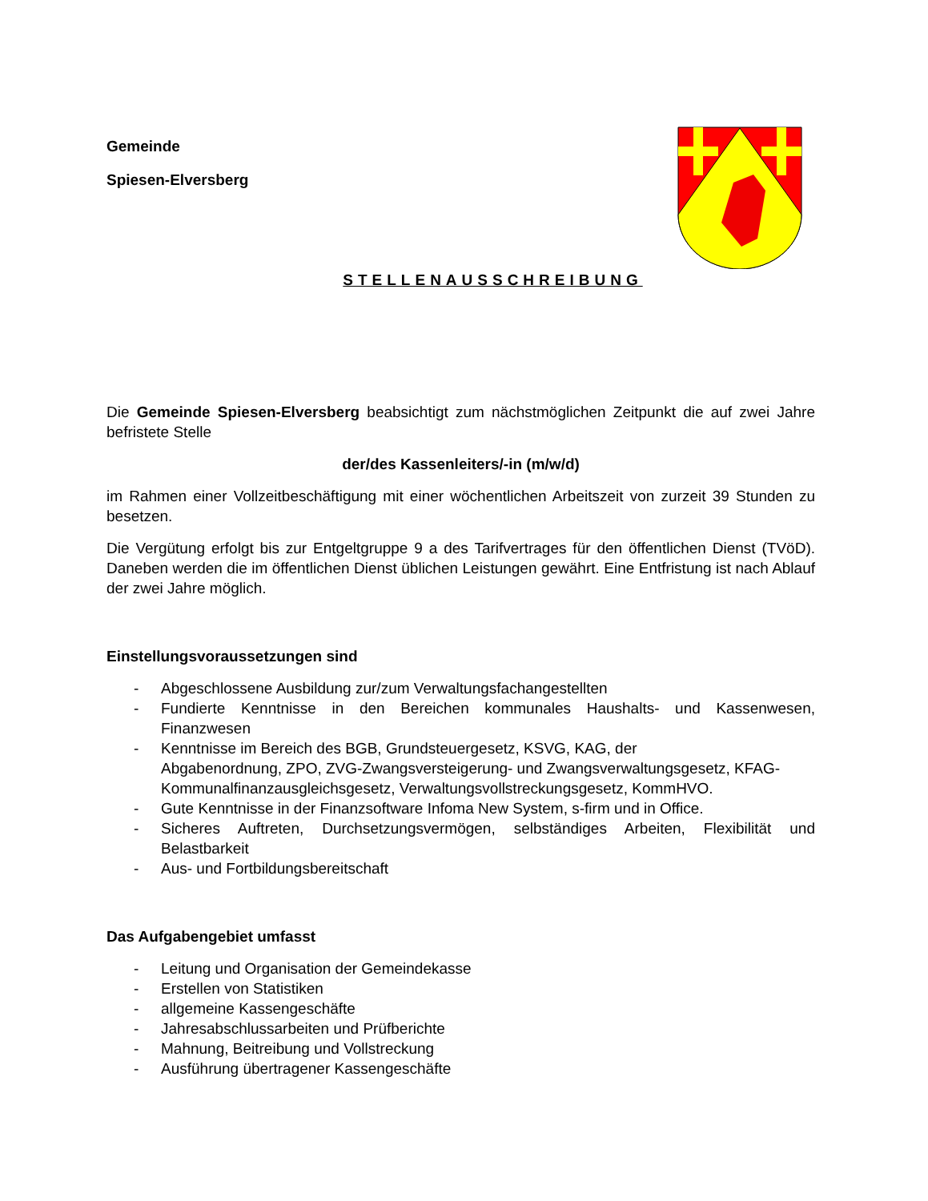Gemeinde
Spiesen-Elversberg
STELLENAUSSCHREIBUNG
Die Gemeinde Spiesen-Elversberg beabsichtigt zum nächstmöglichen Zeitpunkt die auf zwei Jahre befristete Stelle
der/des Kassenleiters/-in (m/w/d)
im Rahmen einer Vollzeitbeschäftigung mit einer wöchentlichen Arbeitszeit von zurzeit 39 Stunden zu besetzen.
Die Vergütung erfolgt bis zur Entgeltgruppe 9 a des Tarifvertrages für den öffentlichen Dienst (TVöD). Daneben werden die im öffentlichen Dienst üblichen Leistungen gewährt. Eine Entfristung ist nach Ablauf der zwei Jahre möglich.
Einstellungsvoraussetzungen sind
- Abgeschlossene Ausbildung zur/zum Verwaltungsfachangestellten
- Fundierte Kenntnisse in den Bereichen kommunales Haushalts- und Kassenwesen, Finanzwesen
- Kenntnisse im Bereich des BGB, Grundsteuergesetz, KSVG, KAG, der
Abgabenordnung, ZPO, ZVG-Zwangsversteigerung- und Zwangsverwaltungsgesetz, KFAG-Kommunalfinanzausgleichsgesetz, Verwaltungsvollstreckungsgesetz, KommHVO.
- Gute Kenntnisse in der Finanzsoftware Infoma New System, s-firm und in Office.
- Sicheres Auftreten, Durchsetzungsvermögen, selbständiges Arbeiten, Flexibilität und Belastbarkeit
- Aus- und Fortbildungsbereitschaft
Das Aufgabengebiet umfasst
- Leitung und Organisation der Gemeindekasse
- Erstellen von Statistiken
- allgemeine Kassengeschäfte
- Jahresabschlussarbeiten und Prüfberichte
- Mahnung, Beitreibung und Vollstreckung
- Ausführung übertragener Kassengeschäfte